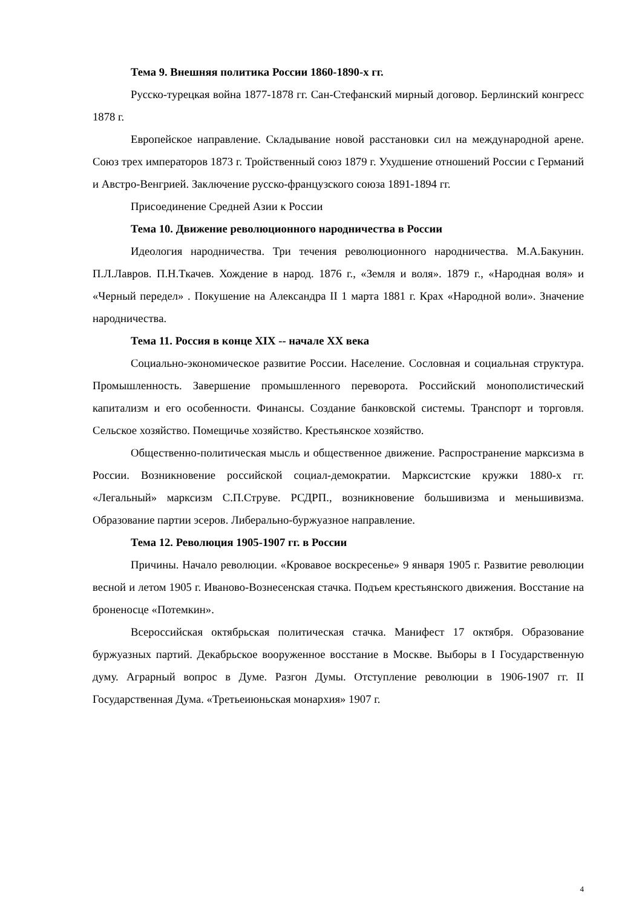Тема 9. Внешняя политика России 1860-1890-х гг.
Русско-турецкая война 1877-1878 гг. Сан-Стефанский мирный договор. Берлинский конгресс 1878 г.
Европейское направление. Складывание новой расстановки сил на международной арене. Союз трех императоров 1873 г. Тройственный союз 1879 г. Ухудшение отношений России с Германий и Австро-Венгрией. Заключение русско-французского союза 1891-1894 гг.
Присоединение Средней Азии к России
Тема 10. Движение революционного народничества в России
Идеология народничества. Три течения революционного народничества. М.А.Бакунин. П.Л.Лавров. П.Н.Ткачев. Хождение в народ. 1876 г., «Земля и воля». 1879 г., «Народная воля» и «Черный передел» . Покушение на Александра II 1 марта 1881 г. Крах «Народной воли». Значение народничества.
Тема 11. Россия в конце XIX -- начале XX века
Социально-экономическое развитие России. Население. Сословная и социальная структура. Промышленность. Завершение промышленного переворота. Российский монополистический капитализм и его особенности. Финансы. Создание банковской системы. Транспорт и торговля. Сельское хозяйство. Помещичье хозяйство. Крестьянское хозяйство.
Общественно-политическая мысль и общественное движение. Распространение марксизма в России. Возникновение российской социал-демократии. Марксистские кружки 1880-х гг. «Легальный» марксизм С.П.Струве. РСДРП., возникновение большивизма и меньшивизма. Образование партии эсеров. Либерально-буржуазное направление.
Тема 12. Революция 1905-1907 гг. в России
Причины. Начало революции. «Кровавое воскресенье» 9 января 1905 г. Развитие революции весной и летом 1905 г. Иваново-Вознесенская стачка. Подъем крестьянского движения. Восстание на броненосце «Потемкин».
Всероссийская октябрьская политическая стачка. Манифест 17 октября. Образование буржуазных партий. Декабрьское вооруженное восстание в Москве. Выборы в I Государственную думу. Аграрный вопрос в Думе. Разгон Думы. Отступление революции в 1906-1907 гг. II Государственная Дума. «Третьеиюньская монархия» 1907 г.
4